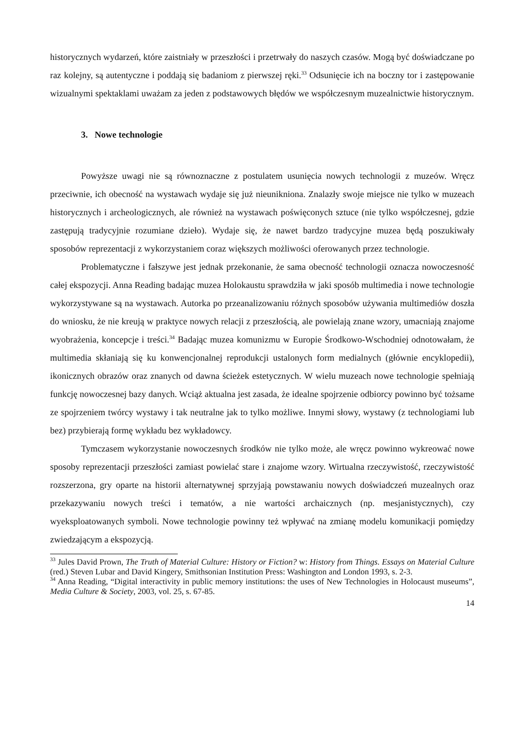historycznych wydarzeń, które zaistniały w przeszłości i przetrwały do naszych czasów. Mogą być doświadczane po raz kolejny, są autentyczne i poddają się badaniom z pierwszej ręki.<sup>33</sup> Odsunięcie ich na boczny tor i zastępowanie wizualnymi spektaklami uważam za jeden z podstawowych błędów we współczesnym muzealnictwie historycznym.
3. Nowe technologie
Powyższe uwagi nie są równoznaczne z postulatem usunięcia nowych technologii z muzeów. Wręcz przeciwnie, ich obecność na wystawach wydaje się już nieunikniona. Znalazły swoje miejsce nie tylko w muzeach historycznych i archeologicznych, ale również na wystawach poświęconych sztuce (nie tylko współczesnej, gdzie zastępują tradycyjnie rozumiane dzieło). Wydaje się, że nawet bardzo tradycyjne muzea będą poszukiwały sposobów reprezentacji z wykorzystaniem coraz większych możliwości oferowanych przez technologie.
Problematyczne i fałszywe jest jednak przekonanie, że sama obecność technologii oznacza nowoczesność całej ekspozycji. Anna Reading badając muzea Holokaustu sprawdziła w jaki sposób multimedia i nowe technologie wykorzystywane są na wystawach. Autorka po przeanalizowaniu różnych sposobów używania multimediów doszła do wniosku, że nie kreują w praktyce nowych relacji z przeszłością, ale powielają znane wzory, umacniają znajome wyobrażenia, koncepcje i treści.<sup>34</sup> Badając muzea komunizmu w Europie Środkowo-Wschodniej odnotowałam, że multimedia skłaniają się ku konwencjonalnej reprodukcji ustalonych form medialnych (głównie encyklopedii), ikonicznych obrazów oraz znanych od dawna ścieżek estetycznych. W wielu muzeach nowe technologie spełniają funkcję nowoczesnej bazy danych. Wciąż aktualna jest zasada, że idealne spojrzenie odbiorcy powinno być tożsame ze spojrzeniem twórcy wystawy i tak neutralne jak to tylko możliwe. Innymi słowy, wystawy (z technologiami lub bez) przybierają formę wykładu bez wykładowcy.
Tymczasem wykorzystanie nowoczesnych środków nie tylko może, ale wręcz powinno wykreować nowe sposoby reprezentacji przeszłości zamiast powielać stare i znajome wzory. Wirtualna rzeczywistość, rzeczywistość rozszerzona, gry oparte na historii alternatywnej sprzyjają powstawaniu nowych doświadczeń muzealnych oraz przekazywaniu nowych treści i tematów, a nie wartości archaicznych (np. mesjanistycznych), czy wyeksploatowanych symboli. Nowe technologie powinny też wpływać na zmianę modelu komunikacji pomiędzy zwiedzającym a ekspozycją.
<sup>33</sup> Jules David Prown, The Truth of Material Culture: History or Fiction? w: History from Things. Essays on Material Culture (red.) Steven Lubar and David Kingery, Smithsonian Institution Press: Washington and London 1993, s. 2-3.
<sup>34</sup> Anna Reading, “Digital interactivity in public memory institutions: the uses of New Technologies in Holocaust museums”, Media Culture & Society, 2003, vol. 25, s. 67-85.
14